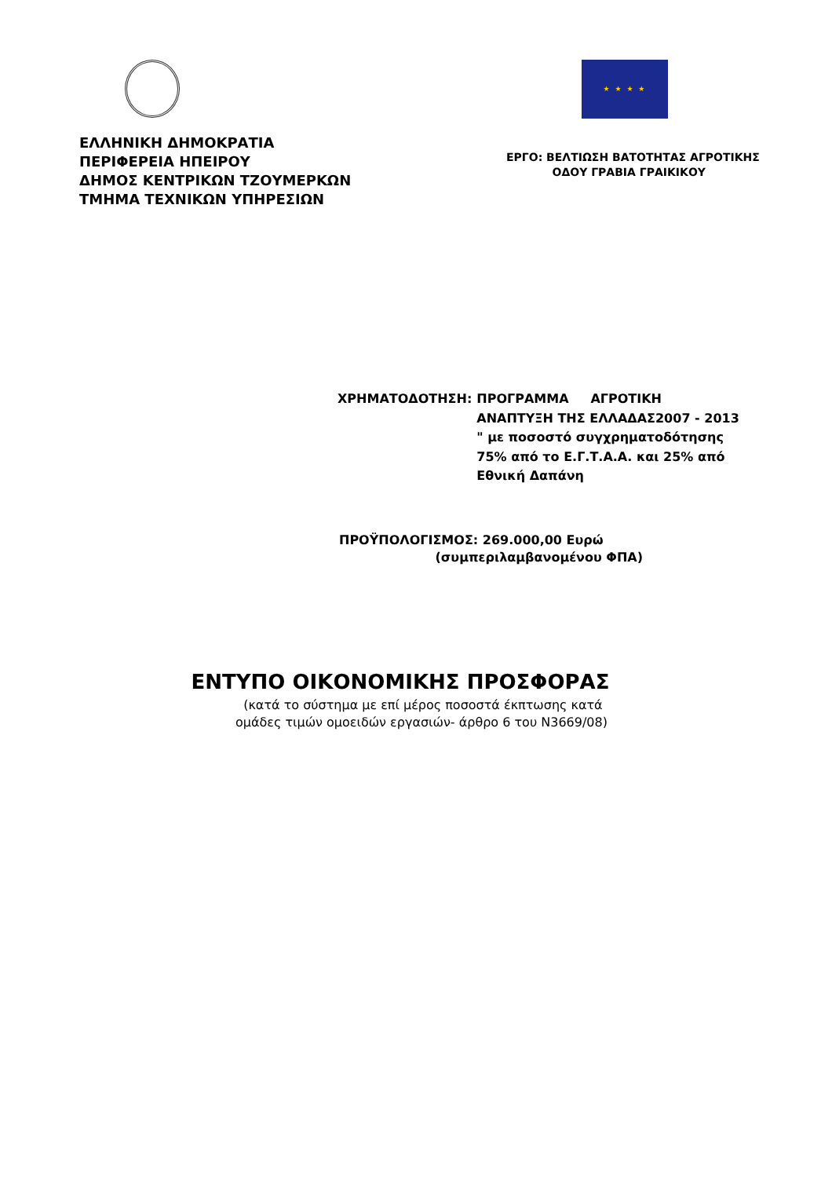ΕΛΛΗΝΙΚΗ ΔΗΜΟΚΡΑΤΙΑ
ΠΕΡΙΦΕΡΕΙΑ ΗΠΕΙΡΟΥ
ΔΗΜΟΣ ΚΕΝΤΡΙΚΩΝ ΤΖΟΥΜΕΡΚΩΝ
ΤΜΗΜΑ ΤΕΧΝΙΚΩΝ ΥΠΗΡΕΣΙΩΝ
★ ★ ★ ★
ΕΡΓΟ: ΒΕΛΤΙΩΣΗ ΒΑΤΟΤΗΤΑΣ ΑΓΡΟΤΙΚΗΣ
ΟΔΟΥ ΓΡΑΒΙΑ ΓΡΑΙΚΙΚΟΥ
ΧΡΗΜΑΤΟΔΟΤΗΣΗ: ΠΡΟΓΡΑΜΜΑ ΑΓΡΟΤΙΚΗ
ΑΝΑΠΤΥΞΗ ΤΗΣ ΕΛΛΑΔΑΣ2007 - 2013
" με ποσοστό συγχρηματοδότησης
75% από το Ε.Γ.Τ.Α.Α. και 25% από
Εθνική Δαπάνη
ΠΡΟΫΠΟΛΟΓΙΣΜΟΣ: 269.000,00 Ευρώ
(συμπεριλαμβανομένου ΦΠΑ)
ΕΝΤΥΠΟ ΟΙΚΟΝΟΜΙΚΗΣ ΠΡΟΣΦΟΡΑΣ
(κατά το σύστημα με επί μέρος ποσοστά έκπτωσης κατά
ομάδες τιμών ομοειδών εργασιών- άρθρο 6 του Ν3669/08)